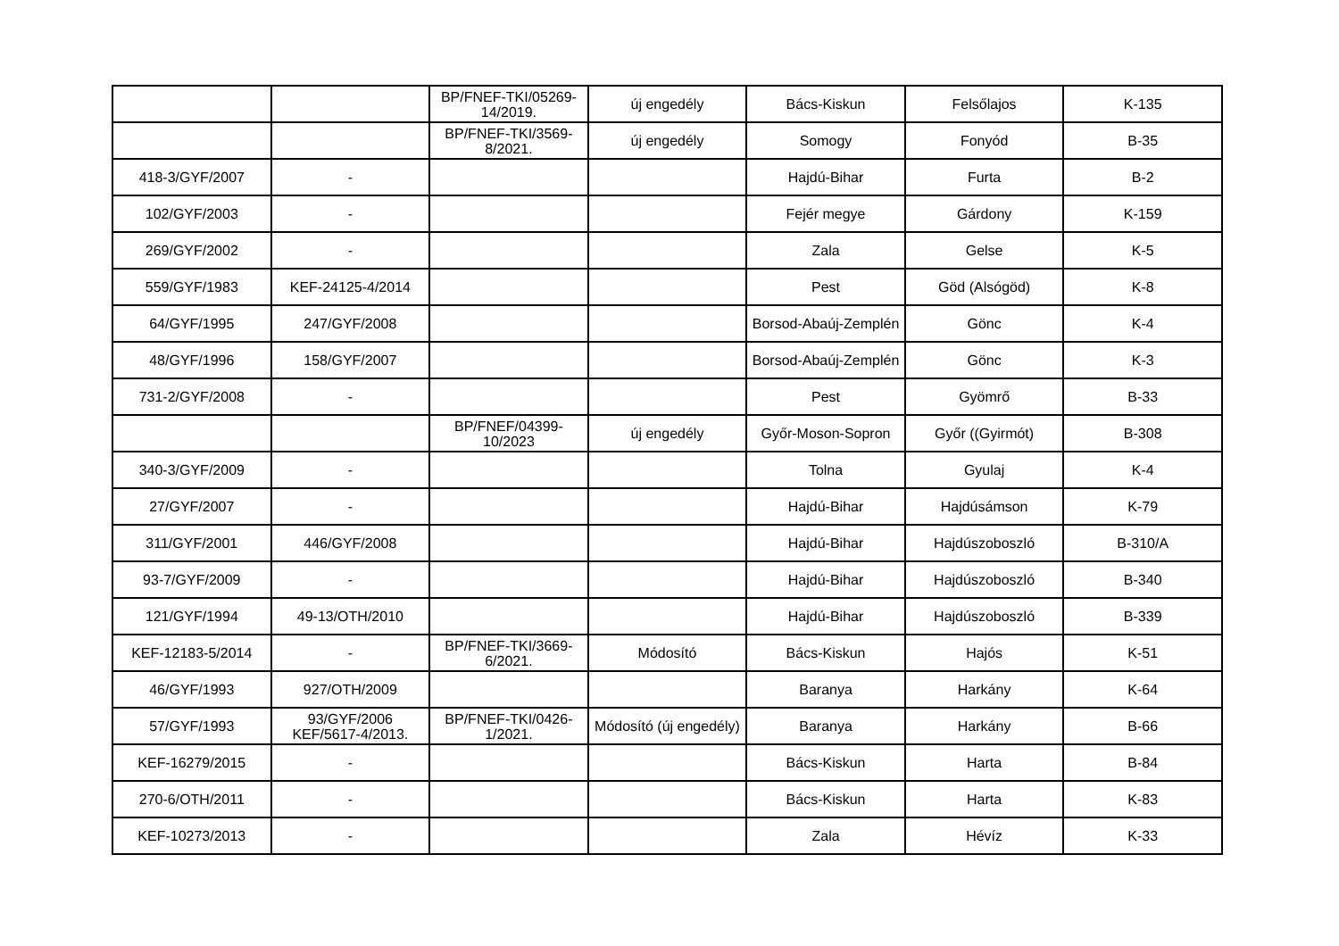| | | BP/FNEF-TKI/05269-14/2019. | új engedély | Bács-Kiskun | Felsőlajos | K-135 |
| | | BP/FNEF-TKI/3569-8/2021. | új engedély | Somogy | Fonyód | B-35 |
| 418-3/GYF/2007 | - | | | Hajdú-Bihar | Furta | B-2 |
| 102/GYF/2003 | - | | | Fejér megye | Gárdony | K-159 |
| 269/GYF/2002 | - | | | Zala | Gelse | K-5 |
| 559/GYF/1983 | KEF-24125-4/2014 | | | Pest | Göd (Alsógöd) | K-8 |
| 64/GYF/1995 | 247/GYF/2008 | | | Borsod-Abaúj-Zemplén | Gönc | K-4 |
| 48/GYF/1996 | 158/GYF/2007 | | | Borsod-Abaúj-Zemplén | Gönc | K-3 |
| 731-2/GYF/2008 | - | | | Pest | Gyömrő | B-33 |
| | | BP/FNEF/04399-10/2023 | új engedély | Győr-Moson-Sopron | Győr ((Gyirmót) | B-308 |
| 340-3/GYF/2009 | - | | | Tolna | Gyulaj | K-4 |
| 27/GYF/2007 | - | | | Hajdú-Bihar | Hajdúsámson | K-79 |
| 311/GYF/2001 | 446/GYF/2008 | | | Hajdú-Bihar | Hajdúszoboszló | B-310/A |
| 93-7/GYF/2009 | - | | | Hajdú-Bihar | Hajdúszoboszló | B-340 |
| 121/GYF/1994 | 49-13/OTH/2010 | | | Hajdú-Bihar | Hajdúszoboszló | B-339 |
| KEF-12183-5/2014 | - | BP/FNEF-TKI/3669-6/2021. | Módosító | Bács-Kiskun | Hajós | K-51 |
| 46/GYF/1993 | 927/OTH/2009 | | | Baranya | Harkány | K-64 |
| 57/GYF/1993 | 93/GYF/2006 KEF/5617-4/2013. | BP/FNEF-TKI/0426-1/2021. | Módosító (új engedély) | Baranya | Harkány | B-66 |
| KEF-16279/2015 | - | | | Bács-Kiskun | Harta | B-84 |
| 270-6/OTH/2011 | - | | | Bács-Kiskun | Harta | K-83 |
| KEF-10273/2013 | - | | | Zala | Hévíz | K-33 |